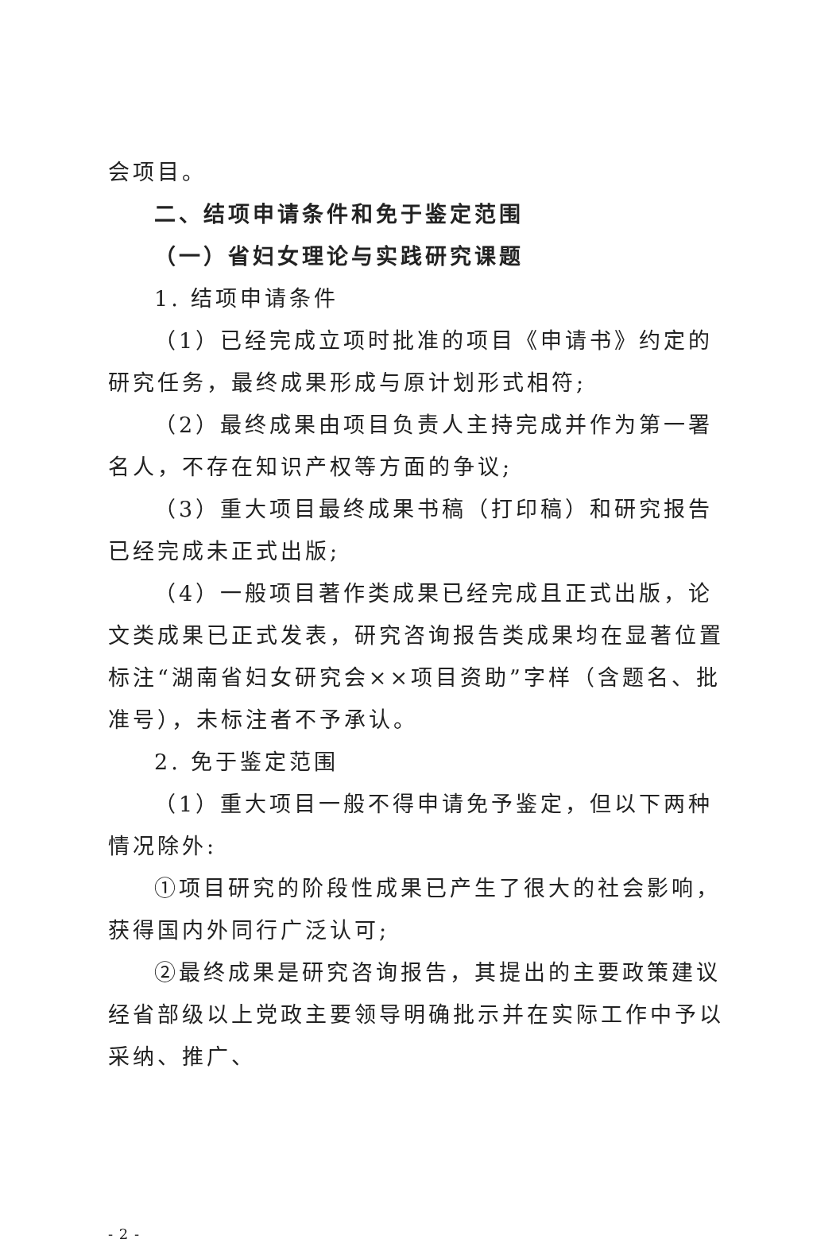会项目。
二、结项申请条件和免于鉴定范围
（一）省妇女理论与实践研究课题
1. 结项申请条件
（1）已经完成立项时批准的项目《申请书》约定的研究任务，最终成果形成与原计划形式相符;
（2）最终成果由项目负责人主持完成并作为第一署名人，不存在知识产权等方面的争议;
（3）重大项目最终成果书稿（打印稿）和研究报告已经完成未正式出版;
（4）一般项目著作类成果已经完成且正式出版，论文类成果已正式发表，研究咨询报告类成果均在显著位置标注“湖南省妇女研究会××项目资助”字样（含题名、批准号），未标注者不予承认。
2. 免于鉴定范围
（1）重大项目一般不得申请免予鉴定，但以下两种情况除外:
①项目研究的阶段性成果已产生了很大的社会影响，获得国内外同行广泛认可;
②最终成果是研究咨询报告，其提出的主要政策建议经省部级以上党政主要领导明确批示并在实际工作中予以采纳、推广、
- 2 -